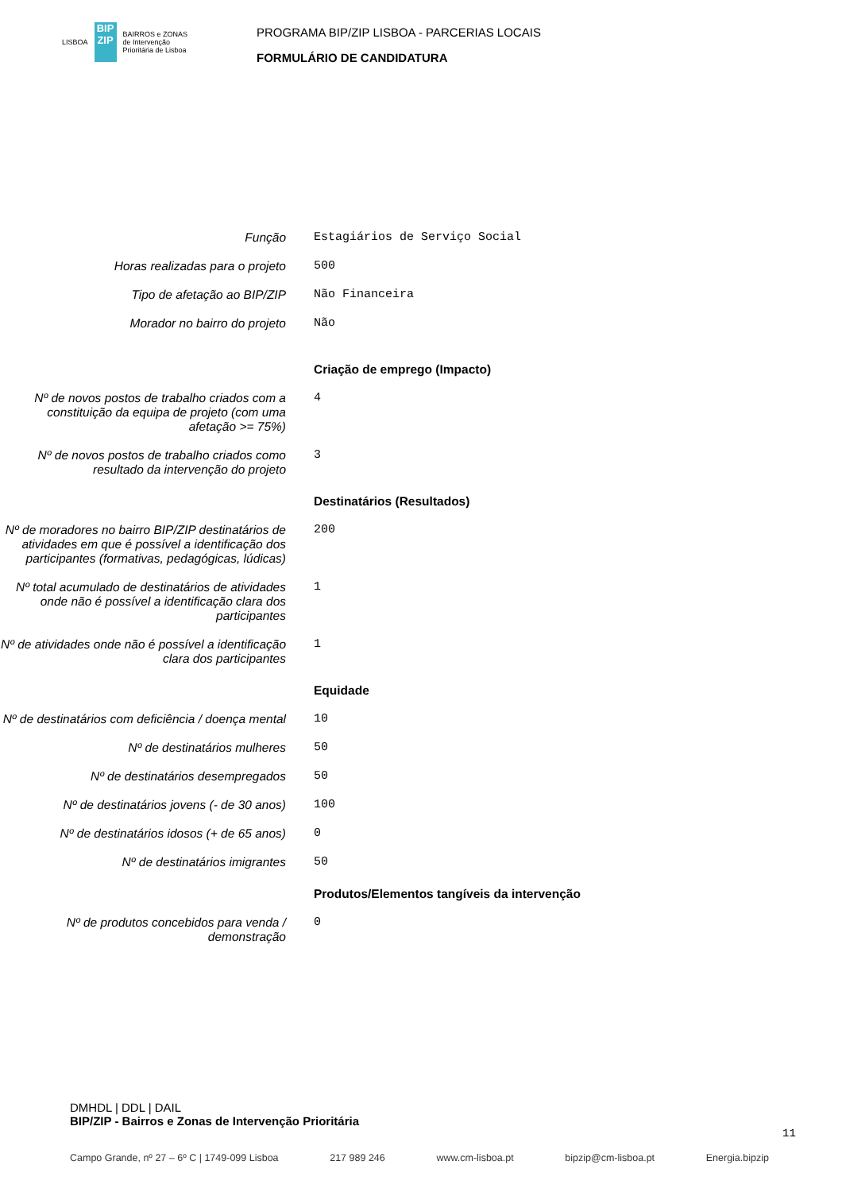LISBOA
BIP ZIP
BAIRROS e ZONAS
de Intervenção
Prioritária de Lisboa
PROGRAMA BIP/ZIP LISBOA - PARCERIAS LOCAIS
FORMULÁRIO DE CANDIDATURA
Função
Estagiários de Serviço Social
Horas realizadas para o projeto
500
Tipo de afetação ao BIP/ZIP
Não Financeira
Morador no bairro do projeto
Não
Criação de emprego (Impacto)
Nº de novos postos de trabalho criados com a constituição da equipa de projeto (com uma afetação >= 75%)
4
Nº de novos postos de trabalho criados como resultado da intervenção do projeto
3
Destinatários (Resultados)
Nº de moradores no bairro BIP/ZIP destinatários de atividades em que é possível a identificação dos participantes (formativas, pedagógicas, lúdicas)
200
Nº total acumulado de destinatários de atividades onde não é possível a identificação clara dos participantes
1
Nº de atividades onde não é possível a identificação clara dos participantes
1
Equidade
Nº de destinatários com deficiência / doença mental
10
Nº de destinatários mulheres
50
Nº de destinatários desempregados
50
Nº de destinatários jovens (- de 30 anos)
100
Nº de destinatários idosos (+ de 65 anos)
0
Nº de destinatários imigrantes
50
Produtos/Elementos tangíveis da intervenção
Nº de produtos concebidos para venda / demonstração
0
DMHDL | DDL | DAIL
BIP/ZIP - Bairros e Zonas de Intervenção Prioritária
11
Campo Grande, nº 27 – 6º C | 1749-099 Lisboa 217 989 246 www.cm-lisboa.pt bipzip@cm-lisboa.pt Energia.bipzip